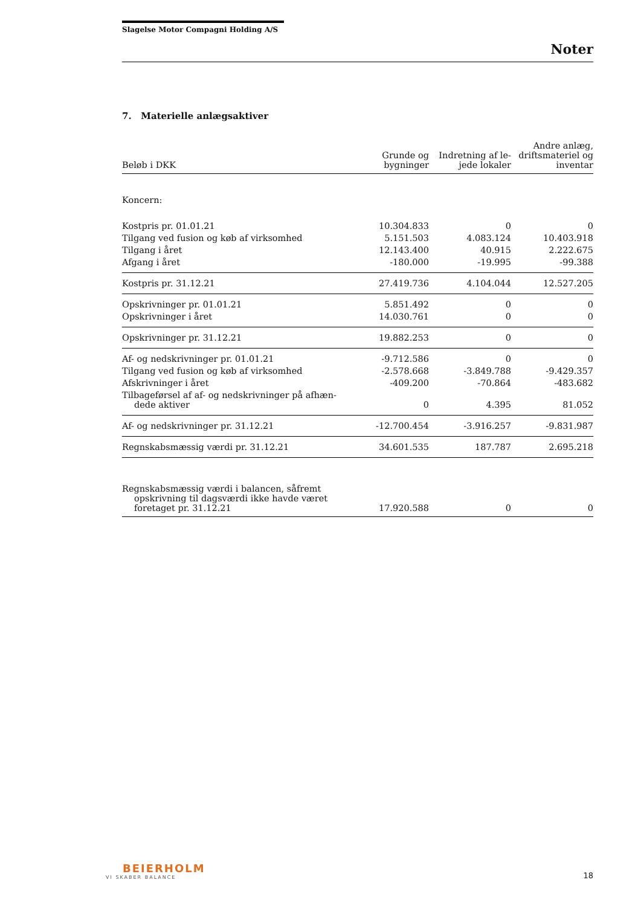Slagelse Motor Compagni Holding A/S
Noter
7. Materielle anlægsaktiver
| Beløb i DKK | Grunde og bygninger | Indretning af le- jede lokaler | Andre anlæg, driftsmateriel og inventar |
| --- | --- | --- | --- |
| Koncern: | | | |
| Kostpris pr. 01.01.21 | 10.304.833 | 0 | 0 |
| Tilgang ved fusion og køb af virksomhed | 5.151.503 | 4.083.124 | 10.403.918 |
| Tilgang i året | 12.143.400 | 40.915 | 2.222.675 |
| Afgang i året | -180.000 | -19.995 | -99.388 |
| Kostpris pr. 31.12.21 | 27.419.736 | 4.104.044 | 12.527.205 |
| Opskrivninger pr. 01.01.21 | 5.851.492 | 0 | 0 |
| Opskrivninger i året | 14.030.761 | 0 | 0 |
| Opskrivninger pr. 31.12.21 | 19.882.253 | 0 | 0 |
| Af- og nedskrivninger pr. 01.01.21 | -9.712.586 | 0 | 0 |
| Tilgang ved fusion og køb af virksomhed | -2.578.668 | -3.849.788 | -9.429.357 |
| Afskrivninger i året | -409.200 | -70.864 | -483.682 |
| Tilbageførsel af af- og nedskrivninger på afhæn- dede aktiver | 0 | 4.395 | 81.052 |
| Af- og nedskrivninger pr. 31.12.21 | -12.700.454 | -3.916.257 | -9.831.987 |
| Regnskabsmæssig værdi pr. 31.12.21 | 34.601.535 | 187.787 | 2.695.218 |
| Regnskabsmæssig værdi i balancen, såfremt opskrivning til dagsværdi ikke havde været foretaget pr. 31.12.21 | 17.920.588 | 0 | 0 |
BEIERHOLM
VI SKABER BALANCE
18